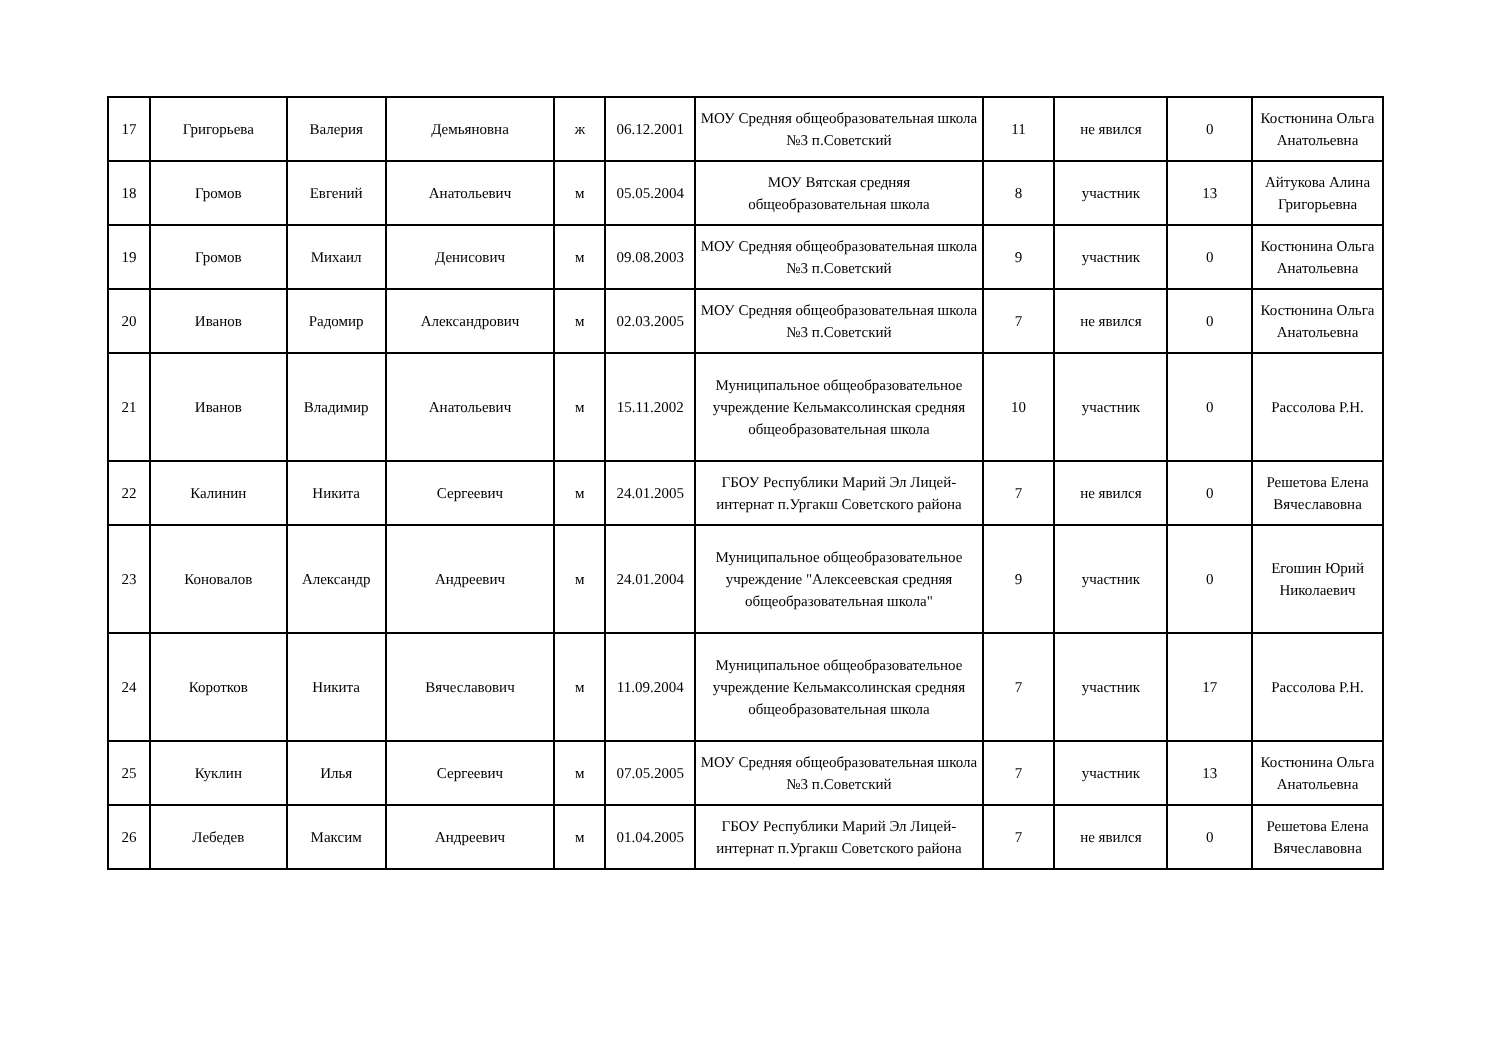| 17 | Григорьева | Валерия | Демьяновна | ж | 06.12.2001 | МОУ Средняя общеобразовательная школа №3 п.Советский | 11 | не явился | 0 | Костюнина Ольга Анатольевна |
| 18 | Громов | Евгений | Анатольевич | м | 05.05.2004 | МОУ Вятская средняя общеобразовательная школа | 8 | участник | 13 | Айтукова Алина Григорьевна |
| 19 | Громов | Михаил | Денисович | м | 09.08.2003 | МОУ Средняя общеобразовательная школа №3 п.Советский | 9 | участник | 0 | Костюнина Ольга Анатольевна |
| 20 | Иванов | Радомир | Александрович | м | 02.03.2005 | МОУ Средняя общеобразовательная школа №3 п.Советский | 7 | не явился | 0 | Костюнина Ольга Анатольевна |
| 21 | Иванов | Владимир | Анатольевич | м | 15.11.2002 | Муниципальное общеобразовательное учреждение Кельмаксолинская средняя общеобразовательная школа | 10 | участник | 0 | Рассолова Р.Н. |
| 22 | Калинин | Никита | Сергеевич | м | 24.01.2005 | ГБОУ Республики Марий Эл Лицей-интернат п.Ургакш Советского района | 7 | не явился | 0 | Решетова Елена Вячеславовна |
| 23 | Коновалов | Александр | Андреевич | м | 24.01.2004 | Муниципальное общеобразовательное учреждение "Алексеевская средняя общеобразовательная школа" | 9 | участник | 0 | Егошин Юрий Николаевич |
| 24 | Коротков | Никита | Вячеславович | м | 11.09.2004 | Муниципальное общеобразовательное учреждение Кельмаксолинская средняя общеобразовательная школа | 7 | участник | 17 | Рассолова Р.Н. |
| 25 | Куклин | Илья | Сергеевич | м | 07.05.2005 | МОУ Средняя общеобразовательная школа №3 п.Советский | 7 | участник | 13 | Костюнина Ольга Анатольевна |
| 26 | Лебедев | Максим | Андреевич | м | 01.04.2005 | ГБОУ Республики Марий Эл Лицей-интернат п.Ургакш Советского района | 7 | не явился | 0 | Решетова Елена Вячеславовна |